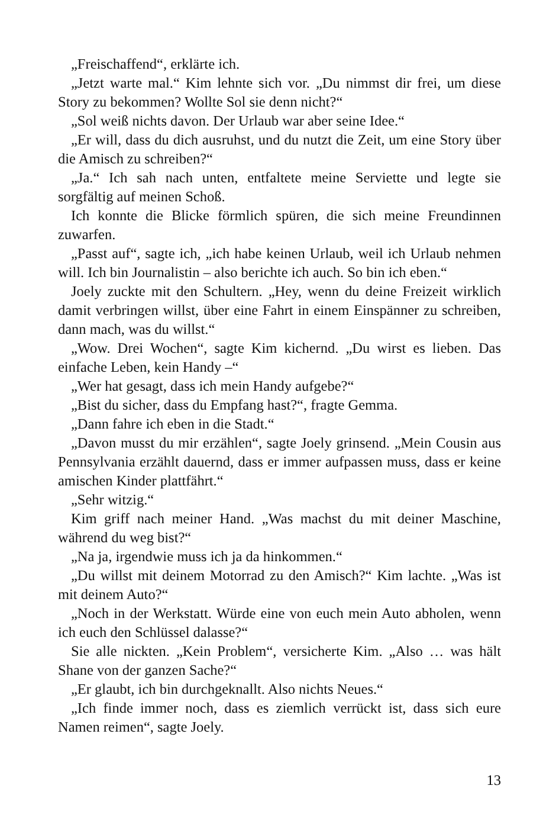„Freischaffend“, erklärte ich.
„Jetzt warte mal.“ Kim lehnte sich vor. „Du nimmst dir frei, um diese Story zu bekommen? Wollte Sol sie denn nicht?“
„Sol weiß nichts davon. Der Urlaub war aber seine Idee.“
„Er will, dass du dich ausruhst, und du nutzt die Zeit, um eine Story über die Amisch zu schreiben?“
„Ja.“ Ich sah nach unten, entfaltete meine Serviette und legte sie sorgfältig auf meinen Schoß.
Ich konnte die Blicke förmlich spüren, die sich meine Freundinnen zuwarfen.
„Passt auf“, sagte ich, „ich habe keinen Urlaub, weil ich Urlaub nehmen will. Ich bin Journalistin – also berichte ich auch. So bin ich eben.“
Joely zuckte mit den Schultern. „Hey, wenn du deine Freizeit wirklich damit verbringen willst, über eine Fahrt in einem Einspänner zu schreiben, dann mach, was du willst.“
„Wow. Drei Wochen“, sagte Kim kichernd. „Du wirst es lieben. Das einfache Leben, kein Handy –“
„Wer hat gesagt, dass ich mein Handy aufgebe?“
„Bist du sicher, dass du Empfang hast?“, fragte Gemma.
„Dann fahre ich eben in die Stadt.“
„Davon musst du mir erzählen“, sagte Joely grinsend. „Mein Cousin aus Pennsylvania erzählt dauernd, dass er immer aufpassen muss, dass er keine amischen Kinder plattfährt.“
„Sehr witzig.“
Kim griff nach meiner Hand. „Was machst du mit deiner Maschine, während du weg bist?“
„Na ja, irgendwie muss ich ja da hinkommen.“
„Du willst mit deinem Motorrad zu den Amisch?“ Kim lachte. „Was ist mit deinem Auto?“
„Noch in der Werkstatt. Würde eine von euch mein Auto abholen, wenn ich euch den Schlüssel dalasse?“
Sie alle nickten. „Kein Problem“, versicherte Kim. „Also … was hält Shane von der ganzen Sache?“
„Er glaubt, ich bin durchgeknallt. Also nichts Neues.“
„Ich finde immer noch, dass es ziemlich verrückt ist, dass sich eure Namen reimen“, sagte Joely.
13